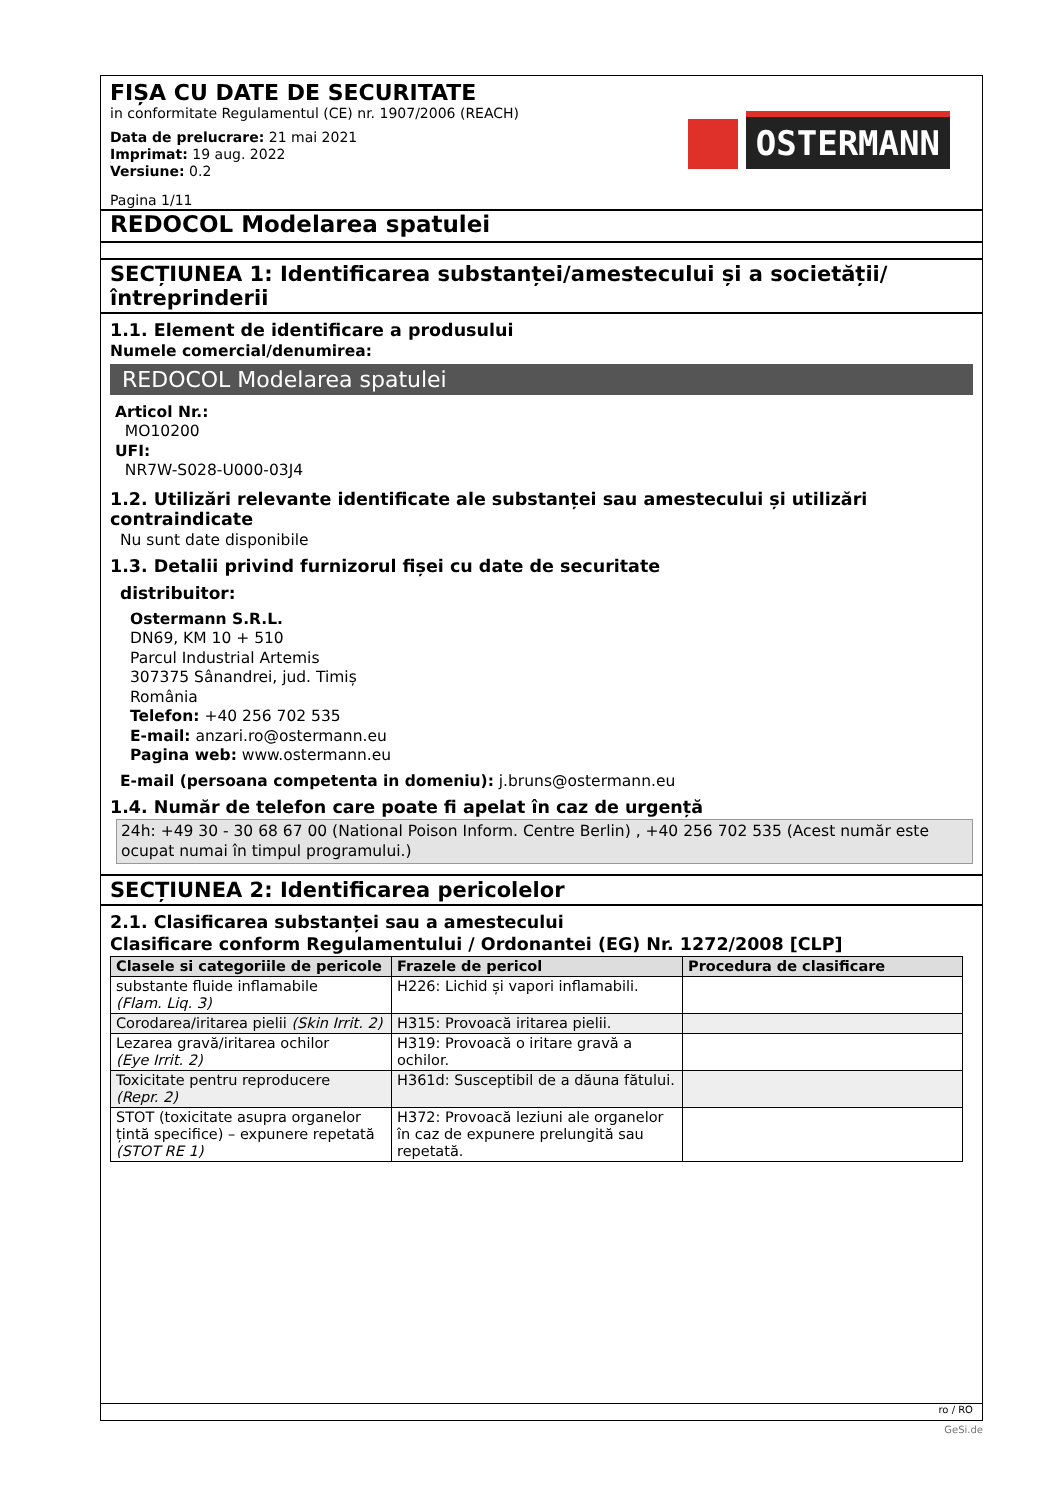FIȘA CU DATE DE SECURITATE
in conformitate Regulamentul (CE) nr. 1907/2006 (REACH)
Data de prelucrare: 21 mai 2021
Imprimat: 19 aug. 2022
Versiune: 0.2
Pagina 1/11
OSTERMANN
REDOCOL Modelarea spatulei
SECȚIUNEA 1: Identificarea substanței/amestecului și a societății/ întreprinderii
1.1. Element de identificare a produsului
Numele comercial/denumirea:
REDOCOL Modelarea spatulei
Articol Nr.:
MO10200
UFI:
NR7W-S028-U000-03J4
1.2. Utilizări relevante identificate ale substanței sau amestecului și utilizări contraindicate
Nu sunt date disponibile
1.3. Detalii privind furnizorul fișei cu date de securitate
distribuitor:
Ostermann S.R.L.
DN69, KM 10 + 510
Parcul Industrial Artemis
307375 Sânandrei, jud. Timiș
România
Telefon: +40 256 702 535
E-mail: anzari.ro@ostermann.eu
Pagina web: www.ostermann.eu
E-mail (persoana competenta in domeniu): j.bruns@ostermann.eu
1.4. Număr de telefon care poate fi apelat în caz de urgență
24h: +49 30 - 30 68 67 00 (National Poison Inform. Centre Berlin) , +40 256 702 535 (Acest număr este ocupat numai în timpul programului.)
SECȚIUNEA 2: Identificarea pericolelor
2.1. Clasificarea substanței sau a amestecului
Clasificare conform Regulamentului / Ordonantei (EG) Nr. 1272/2008 [CLP]
| Clasele si categoriile de pericole | Frazele de pericol | Procedura de clasificare |
| --- | --- | --- |
| substante fluide inflamabile (Flam. Liq. 3) | H226: Lichid și vapori inflamabili. | |
| Corodarea/iritarea pielii (Skin Irrit. 2) | H315: Provoacă iritarea pielii. | |
| Lezarea gravă/iritarea ochilor (Eye Irrit. 2) | H319: Provoacă o iritare gravă a ochilor. | |
| Toxicitate pentru reproducere (Repr. 2) | H361d: Susceptibil de a dăuna fătului. | |
| STOT (toxicitate asupra organelor țintă specifice) – expunere repetată (STOT RE 1) | H372: Provoacă leziuni ale organelor în caz de expunere prelungită sau repetată. | |
ro / RO
GeSi.de